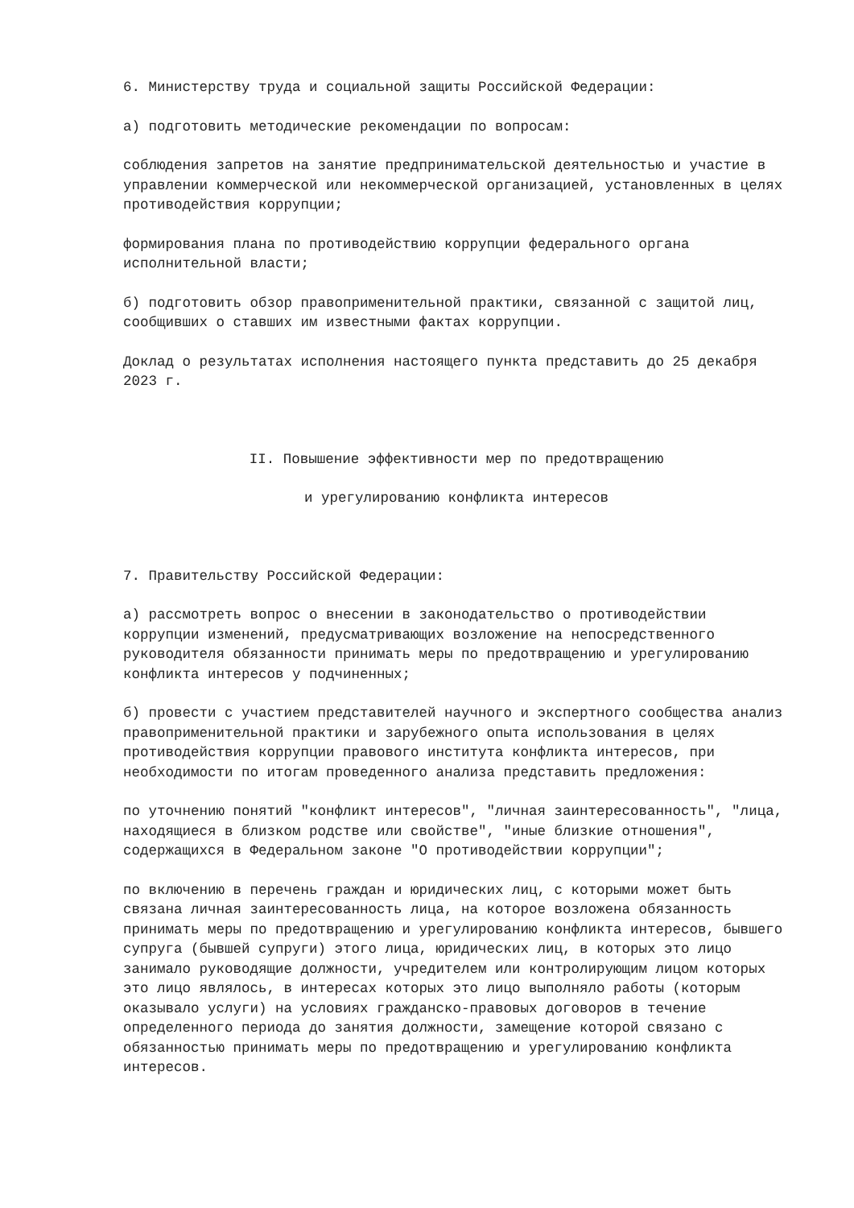6. Министерству труда и социальной защиты Российской Федерации:
а) подготовить методические рекомендации по вопросам:
соблюдения запретов на занятие предпринимательской деятельностью и участие в управлении коммерческой или некоммерческой организацией, установленных в целях противодействия коррупции;
формирования плана по противодействию коррупции федерального органа исполнительной власти;
б) подготовить обзор правоприменительной практики, связанной с защитой лиц, сообщивших о ставших им известными фактах коррупции.
Доклад о результатах исполнения настоящего пункта представить до 25 декабря 2023 г.
II. Повышение эффективности мер по предотвращению
и урегулированию конфликта интересов
7. Правительству Российской Федерации:
а) рассмотреть вопрос о внесении в законодательство о противодействии коррупции изменений, предусматривающих возложение на непосредственного руководителя обязанности принимать меры по предотвращению и урегулированию конфликта интересов у подчиненных;
б) провести с участием представителей научного и экспертного сообщества анализ правоприменительной практики и зарубежного опыта использования в целях противодействия коррупции правового института конфликта интересов, при необходимости по итогам проведенного анализа представить предложения:
по уточнению понятий "конфликт интересов", "личная заинтересованность", "лица, находящиеся в близком родстве или свойстве", "иные близкие отношения", содержащихся в Федеральном законе "О противодействии коррупции";
по включению в перечень граждан и юридических лиц, с которыми может быть связана личная заинтересованность лица, на которое возложена обязанность принимать меры по предотвращению и урегулированию конфликта интересов, бывшего супруга (бывшей супруги) этого лица, юридических лиц, в которых это лицо занимало руководящие должности, учредителем или контролирующим лицом которых это лицо являлось, в интересах которых это лицо выполняло работы (которым оказывало услуги) на условиях гражданско-правовых договоров в течение определенного периода до занятия должности, замещение которой связано с обязанностью принимать меры по предотвращению и урегулированию конфликта интересов.